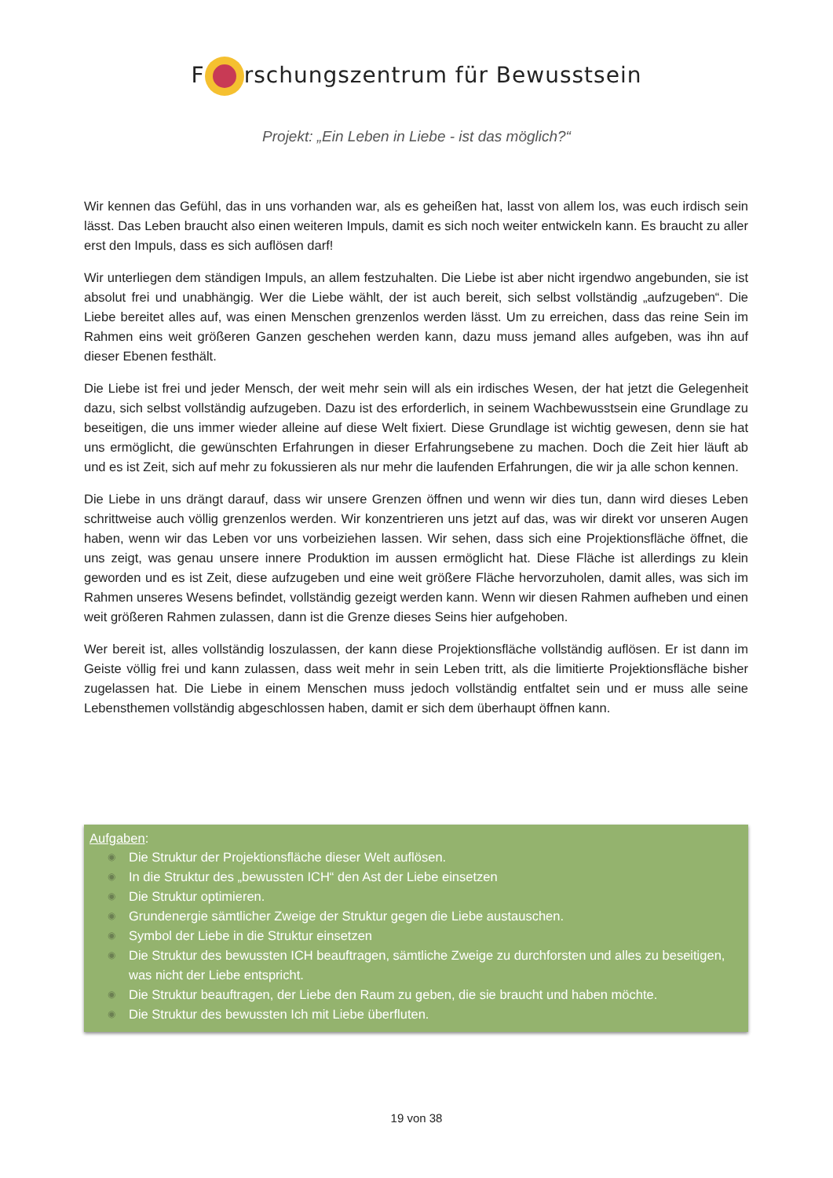F rschungszentrum für Bewusstsein
Projekt: „Ein Leben in Liebe - ist das möglich?“
Wir kennen das Gefühl, das in uns vorhanden war, als es geheißen hat, lasst von allem los, was euch irdisch sein lässt. Das Leben braucht also einen weiteren Impuls, damit es sich noch weiter entwickeln kann. Es braucht zu aller erst den Impuls, dass es sich auflösen darf!
Wir unterliegen dem ständigen Impuls, an allem festzuhalten. Die Liebe ist aber nicht irgendwo angebunden, sie ist absolut frei und unabhängig. Wer die Liebe wählt, der ist auch bereit, sich selbst vollständig „aufzugeben“. Die Liebe bereitet alles auf, was einen Menschen grenzenlos werden lässt. Um zu erreichen, dass das reine Sein im Rahmen eins weit größeren Ganzen geschehen werden kann, dazu muss jemand alles aufgeben, was ihn auf dieser Ebenen festhält.
Die Liebe ist frei und jeder Mensch, der weit mehr sein will als ein irdisches Wesen, der hat jetzt die Gelegenheit dazu, sich selbst vollständig aufzugeben. Dazu ist des erforderlich, in seinem Wachbewusstsein eine Grundlage zu beseitigen, die uns immer wieder alleine auf diese Welt fixiert. Diese Grundlage ist wichtig gewesen, denn sie hat uns ermöglicht, die gewünschten Erfahrungen in dieser Erfahrungsebene zu machen. Doch die Zeit hier läuft ab und es ist Zeit, sich auf mehr zu fokussieren als nur mehr die laufenden Erfahrungen, die wir ja alle schon kennen.
Die Liebe in uns drängt darauf, dass wir unsere Grenzen öffnen und wenn wir dies tun, dann wird dieses Leben schrittweise auch völlig grenzenlos werden. Wir konzentrieren uns jetzt auf das, was wir direkt vor unseren Augen haben, wenn wir das Leben vor uns vorbeiziehen lassen. Wir sehen, dass sich eine Projektionsfläche öffnet, die uns zeigt, was genau unsere innere Produktion im aussen ermöglicht hat. Diese Fläche ist allerdings zu klein geworden und es ist Zeit, diese aufzugeben und eine weit größere Fläche hervorzuholen, damit alles, was sich im Rahmen unseres Wesens befindet, vollständig gezeigt werden kann. Wenn wir diesen Rahmen aufheben und einen weit größeren Rahmen zulassen, dann ist die Grenze dieses Seins hier aufgehoben.
Wer bereit ist, alles vollständig loszulassen, der kann diese Projektionsfläche vollständig auflösen. Er ist dann im Geiste völlig frei und kann zulassen, dass weit mehr in sein Leben tritt, als die limitierte Projektionsfläche bisher zugelassen hat. Die Liebe in einem Menschen muss jedoch vollständig entfaltet sein und er muss alle seine Lebensthemen vollständig abgeschlossen haben, damit er sich dem überhaupt öffnen kann.
Aufgaben:
◉ Die Struktur der Projektionsfläche dieser Welt auflösen.
◉ In die Struktur des „bewussten ICH“ den Ast der Liebe einsetzen
◉ Die Struktur optimieren.
◉ Grundenergie sämtlicher Zweige der Struktur gegen die Liebe austauschen.
◉ Symbol der Liebe in die Struktur einsetzen
◉ Die Struktur des bewussten ICH beauftragen, sämtliche Zweige zu durchforsten und alles zu beseitigen, was nicht der Liebe entspricht.
◉ Die Struktur beauftragen, der Liebe den Raum zu geben, die sie braucht und haben möchte.
◉ Die Struktur des bewussten Ich mit Liebe überfluten.
19 von 38